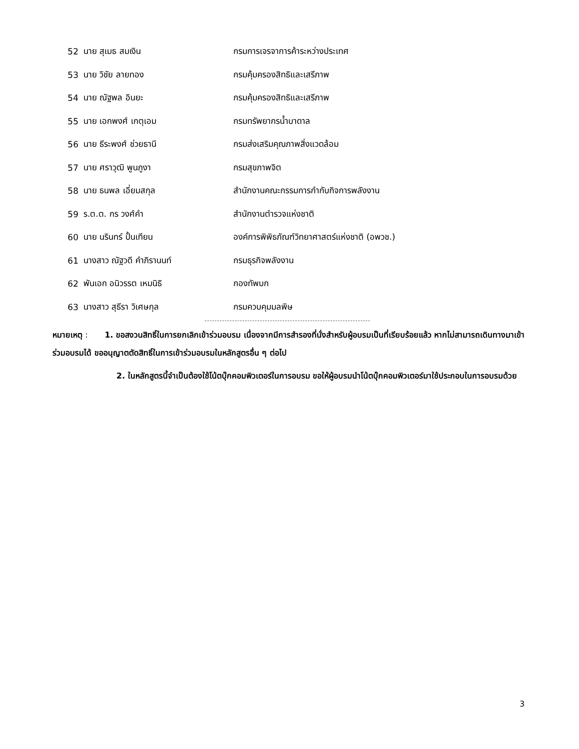| 52 | นาย สุเมธ สมเงิน | กรมการเจรจาการค้าระหว่างประเทศ |
| 53 | นาย วิชัย ลายทอง | กรมคุ้มครองสิทธิและเสรีภาพ |
| 54 | นาย ณัฐพล อินยะ | กรมคุ้มครองสิทธิและเสรีภาพ |
| 55 | นาย เอกพงศ์ เกตุเอม | กรมทรัพยากรน้ำบาดาล |
| 56 | นาย ธีระพงศ์ ช่วยธานี | กรมส่งเสริมคุณภาพสิ่งแวดล้อม |
| 57 | นาย ศราวุฒิ พูนภูงา | กรมสุขภาพจิต |
| 58 | นาย ธนพล เอี่ยมสกุล | สำนักงานคณะกรรมการกำกับกิจการพลังงาน |
| 59 | ร.ต.ต. กร วงศ์คำ | สำนักงานตำรวจแห่งชาติ |
| 60 | นาย นรินทร์ ปั้นเทียน | องค์การพิพิธภัณฑ์วิทยาศาสตร์แห่งชาติ (อพวช.) |
| 61 | นางสาว ณัฐวดี คำภิรานนท์ | กรมธุรกิจพลังงาน |
| 62 | พันเอก อนิวรรต เหมนิธิ | กองทัพบก |
| 63 | นางสาว สุธีรา วิเศษกุล | กรมควบคุมมลพิษ |
หมายเหตุ : 1. ขอสงวนสิทธิ์ในการยกเลิกเข้าร่วมอบรม เนื่องจากมีการสำรองที่นั่งสำหรับผู้อบรมเป็นที่เรียบร้อยแล้ว หากไม่สามารถเดินทางมาเข้าร่วมอบรมได้ ขออนุญาตตัดสิทธิ์ในการเข้าร่วมอบรมในหลักสูตรอื่น ๆ ต่อไป
2. ในหลักสูตรนี้จำเป็นต้องใช้โน้ตบุ๊กคอมพิวเตอร์ในการอบรม ขอให้ผู้อบรมนำโน้ตบุ๊กคอมพิวเตอร์มาใช้ประกอบในการอบรมด้วย
3